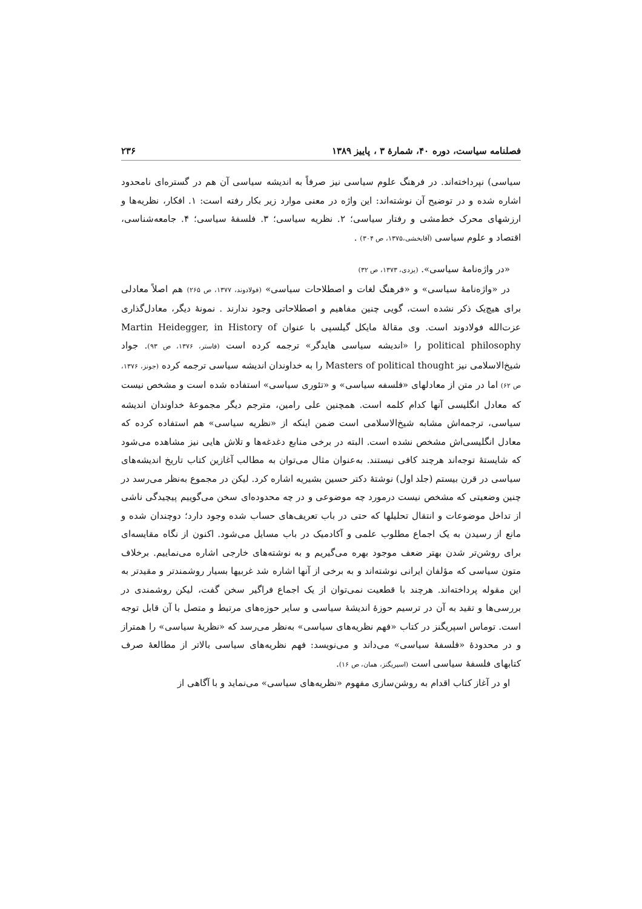فصلنامه سیاست، دوره ۴۰، شمارهٔ ۳ ، پاییز ۱۳۸۹ ۲۳۶
سیاسی) نپرداخته‌اند. در فرهنگ علوم سیاسی نیز صرفاً به اندیشه سیاسی آن هم در گستره‌ای نامحدود اشاره شده و در توضیح آن نوشته‌اند: این واژه در معنی موارد زیر بکار رفته است: ۱. افکار، نظریه‌ها و ارزشهای محرک خط‌مشی و رفتار سیاسی؛ ۲. نظریه سیاسی؛ ۳. فلسفهٔ سیاسی؛ ۴. جامعه‌شناسی، اقتصاد و علوم سیاسی (آقابخشی،۱۳۷۵، ص ۳۰۴) .
«در واژه‌نامهٔ سیاسی». (یزدی، ۱۳۷۳، ص ۳۲)
در «واژه‌نامهٔ سیاسی» و «فرهنگ لغات و اصطلاحات سیاسی» (فولادوند، ۱۳۷۷، ص ۲۶۵) هم اصلاً معادلی برای هیچ‌یک ذکر نشده است، گویی چنین مفاهیم و اصطلاحاتی وجود ندارند . نمونهٔ دیگر، معادل‌گذاری عزت‌الله فولادوند است. وی مقالهٔ مایکل گیلسپی با عنوان Martin Heidegger, in History of political philosophy را «اندیشه سیاسی هایدگر» ترجمه کرده است (فاستر، ۱۳۷۶، ص ۹۳). جواد شیخ‌الاسلامی نیز Masters of political thought را به خداوندان اندیشه سیاسی ترجمه کرده (جونز، ۱۳۷۶، ص ۶۲) اما در متن از معادلهای «فلسفه سیاسی» و «تئوری سیاسی» استفاده شده است و مشخص نیست که معادل انگلیسی آنها کدام کلمه است. همچنین علی رامین، مترجم دیگر مجموعهٔ خداوندان اندیشه سیاسی، ترجمه‌اش مشابه شیخ‌الاسلامی است ضمن اینکه از «نظریه سیاسی» هم استفاده کرده که معادل انگلیسی‌اش مشخص نشده است. البته در برخی منابع دغدغه‌ها و تلاش هایی نیز مشاهده می‌شود که شایستهٔ توجه‌اند هرچند کافی نیستند. به‌عنوان مثال می‌توان به مطالب آغازین کتاب تاریخ اندیشه‌های سیاسی در قرن بیستم (جلد اول) نوشتهٔ دکتر حسین بشیریه اشاره کرد. لیکن در مجموع به‌نظر می‌رسد در چنین وضعیتی که مشخص نیست درمورد چه موضوعی و در چه محدوده‌ای سخن می‌گوییم پیچیدگی ناشی از تداخل موضوعات و انتقال تحلیلها که حتی در باب تعریف‌های حساب شده وجود دارد؛ دوچندان شده و مانع از رسیدن به یک اجماع مطلوب علمی و آکادمیک در باب مسایل می‌شود. اکنون از نگاه مقایسه‌ای برای روشن‌تر شدن بهتر ضعف موجود بهره می‌گیریم و به نوشته‌های خارجی اشاره می‌نماییم. برخلاف متون سیاسی که مؤلفان ایرانی نوشته‌اند و به برخی از آنها اشاره شد غربیها بسیار روشمندتر و مقیدتر به این مقوله پرداخته‌اند. هرچند با قطعیت نمی‌توان از یک اجماع فراگیر سخن گفت، لیکن روشمندی در بررسی‌ها و تقید به آن در ترسیم حوزهٔ اندیشهٔ سیاسی و سایر حوزه‌های مرتبط و متصل با آن قابل توجه است. توماس اسپریگنز در کتاب «فهم نظریه‌های سیاسی» به‌نظر می‌رسد که «نظریهٔ سیاسی» را همتراز و در محدودهٔ «فلسفهٔ سیاسی» می‌داند و می‌نویسد: فهم نظریه‌های سیاسی بالاتر از مطالعهٔ صرف کتابهای فلسفهٔ سیاسی است (اسپریگنز، همان، ص ۱۶).
او در آغاز کتاب اقدام به روشن‌سازی مفهوم «نظریه‌های سیاسی» می‌نماید و با آگاهی از